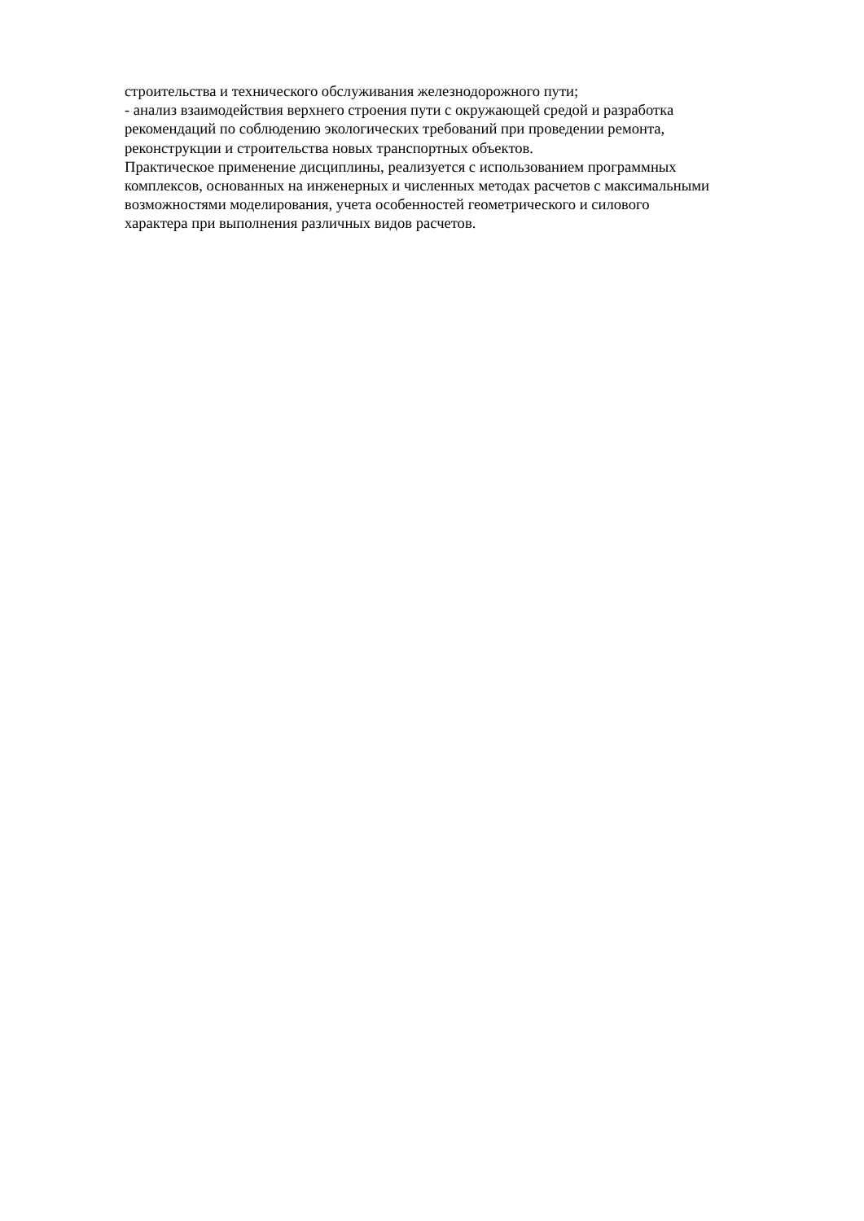строительства и технического обслуживания железнодорожного пути;
- анализ взаимодействия верхнего строения пути с окружающей средой и разработка
рекомендаций по соблюдению экологических требований при проведении ремонта,
реконструкции и строительства новых транспортных объектов.
Практическое применение дисциплины, реализуется с использованием программных
комплексов, основанных на инженерных и численных методах расчетов с максимальными
возможностями моделирования, учета особенностей геометрического и силового
характера при выполнения различных видов расчетов.